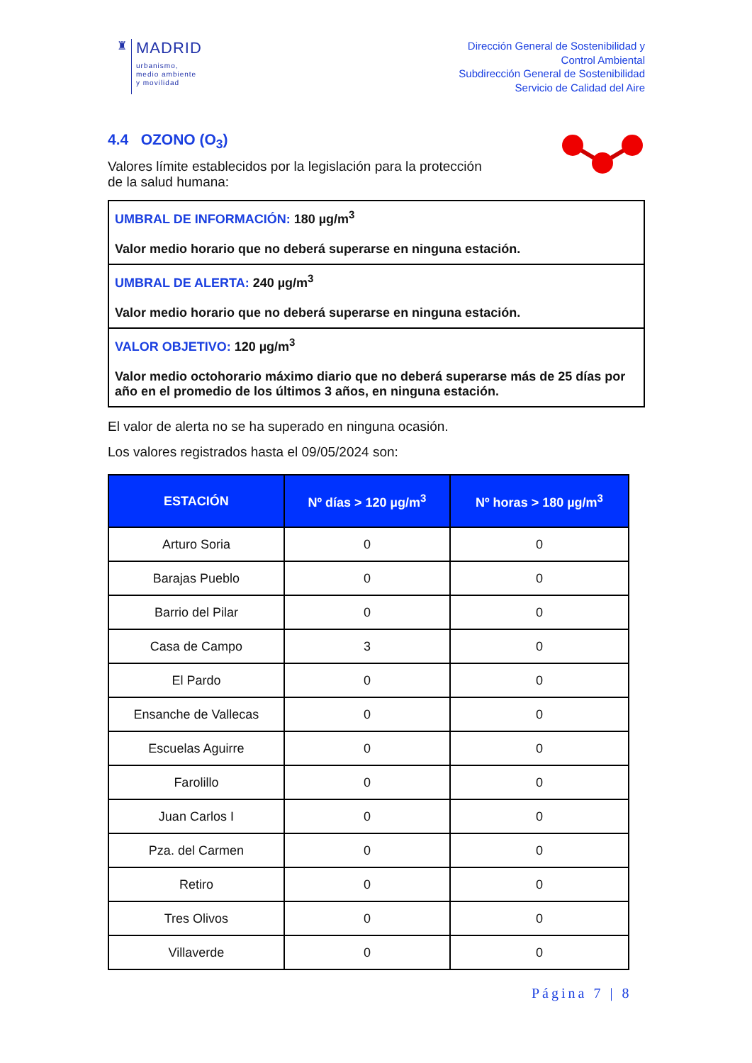♜
MADRID
urbanismo,
medio ambiente
y movilidad
Dirección General de Sostenibilidad y
Control Ambiental
Subdirección General de Sostenibilidad
Servicio de Calidad del Aire
4.4 OZONO (O<sub>3</sub>)
Valores límite establecidos por la legislación para la protección
de la salud humana:
UMBRAL DE INFORMACIÓN: 180 µg/m<sup>3</sup>
Valor medio horario que no deberá superarse en ninguna estación.
UMBRAL DE ALERTA: 240 µg/m<sup>3</sup>
Valor medio horario que no deberá superarse en ninguna estación.
VALOR OBJETIVO: 120 µg/m<sup>3</sup>
Valor medio octohorario máximo diario que no deberá superarse más de 25 días por año en el promedio de los últimos 3 años, en ninguna estación.
El valor de alerta no se ha superado en ninguna ocasión.
Los valores registrados hasta el 09/05/2024 son:
| ESTACIÓN | Nº días > 120 µg/m<sup>3</sup> | Nº horas > 180 µg/m<sup>3</sup> |
| --- | --- | --- |
| Arturo Soria | 0 | 0 |
| Barajas Pueblo | 0 | 0 |
| Barrio del Pilar | 0 | 0 |
| Casa de Campo | 3 | 0 |
| El Pardo | 0 | 0 |
| Ensanche de Vallecas | 0 | 0 |
| Escuelas Aguirre | 0 | 0 |
| Farolillo | 0 | 0 |
| Juan Carlos I | 0 | 0 |
| Pza. del Carmen | 0 | 0 |
| Retiro | 0 | 0 |
| Tres Olivos | 0 | 0 |
| Villaverde | 0 | 0 |
Página 7 | 8